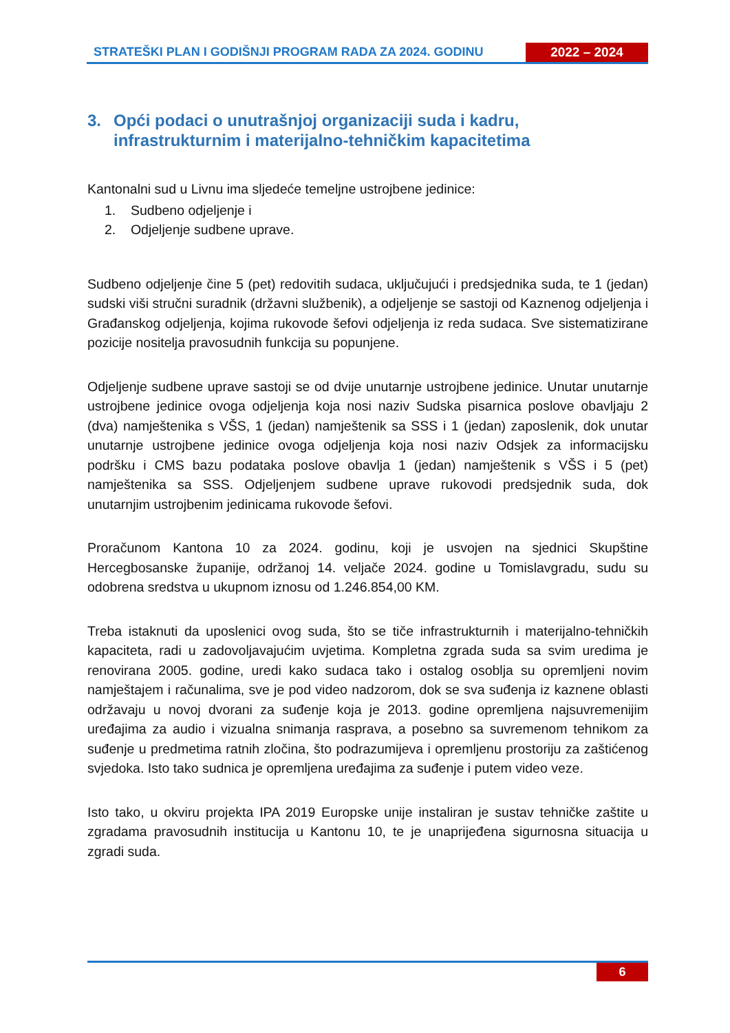STRATEŠKI PLAN I GODIŠNJI PROGRAM RADA ZA 2024. GODINU
2022 – 2024
3. Opći podaci o unutrašnjoj organizaciji suda i kadru, infrastrukturnim i materijalno-tehničkim kapacitetima
Kantonalni sud u Livnu ima sljedeće temeljne ustrojbene jedinice:
1. Sudbeno odjeljenje i
2. Odjeljenje sudbene uprave.
Sudbeno odjeljenje čine 5 (pet) redovitih sudaca, uključujući i predsjednika suda, te 1 (jedan) sudski viši stručni suradnik (državni službenik), a odjeljenje se sastoji od Kaznenog odjeljenja i Građanskog odjeljenja, kojima rukovode šefovi odjeljenja iz reda sudaca. Sve sistematizirane pozicije nositelja pravosudnih funkcija su popunjene.
Odjeljenje sudbene uprave sastoji se od dvije unutarnje ustrojbene jedinice. Unutar unutarnje ustrojbene jedinice ovoga odjeljenja koja nosi naziv Sudska pisarnica poslove obavljaju 2 (dva) namještenika s VŠS, 1 (jedan) namještenik sa SSS i 1 (jedan) zaposlenik, dok unutar unutarnje ustrojbene jedinice ovoga odjeljenja koja nosi naziv Odsjek za informacijsku podršku i CMS bazu podataka poslove obavlja 1 (jedan) namještenik s VŠS i 5 (pet) namještenika sa SSS. Odjeljenjem sudbene uprave rukovodi predsjednik suda, dok unutarnjim ustrojbenim jedinicama rukovode šefovi.
Proračunom Kantona 10 za 2024. godinu, koji je usvojen na sjednici Skupštine Hercegbosanske županije, održanoj 14. veljače 2024. godine u Tomislavgradu, sudu su odobrena sredstva u ukupnom iznosu od 1.246.854,00 KM.
Treba istaknuti da uposlenici ovog suda, što se tiče infrastrukturnih i materijalno-tehničkih kapaciteta, radi u zadovoljavajućim uvjetima. Kompletna zgrada suda sa svim uredima je renovirana 2005. godine, uredi kako sudaca tako i ostalog osoblja su opremljeni novim namještajem i računalima, sve je pod video nadzorom, dok se sva suđenja iz kaznene oblasti održavaju u novoj dvorani za suđenje koja je 2013. godine opremljena najsuvremenijim uređajima za audio i vizualna snimanja rasprava, a posebno sa suvremenom tehnikom za suđenje u predmetima ratnih zločina, što podrazumijeva i opremljenu prostoriju za zaštićenog svjedoka. Isto tako sudnica je opremljena uređajima za suđenje i putem video veze.
Isto tako, u okviru projekta IPA 2019 Europske unije instaliran je sustav tehničke zaštite u zgradama pravosudnih institucija u Kantonu 10, te je unaprijeđena sigurnosna situacija u zgradi suda.
6